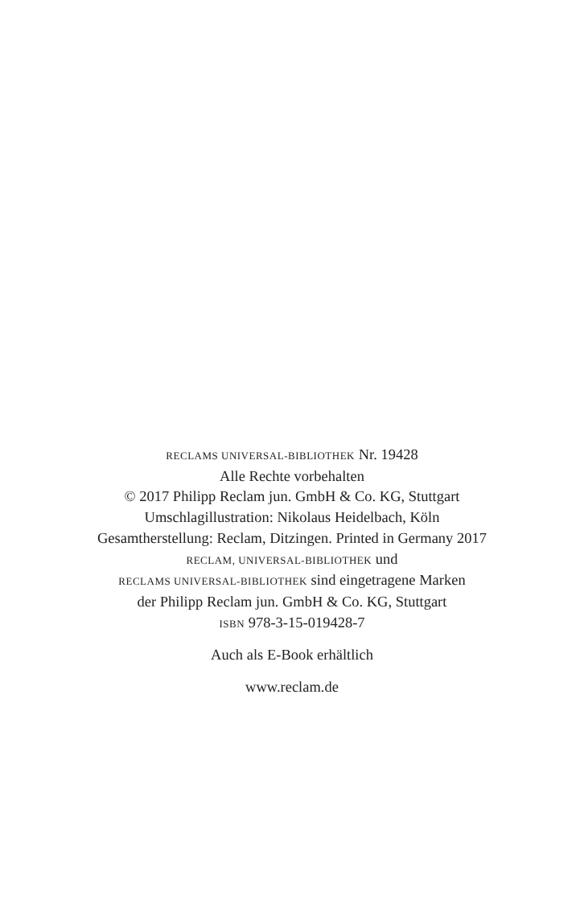RECLAMS UNIVERSAL-BIBLIOTHEK Nr. 19428
Alle Rechte vorbehalten
© 2017 Philipp Reclam jun. GmbH & Co. KG, Stuttgart
Umschlagillustration: Nikolaus Heidelbach, Köln
Gesamtherstellung: Reclam, Ditzingen. Printed in Germany 2017
RECLAM, UNIVERSAL-BIBLIOTHEK und
RECLAMS UNIVERSAL-BIBLIOTHEK sind eingetragene Marken
der Philipp Reclam jun. GmbH & Co. KG, Stuttgart
ISBN 978-3-15-019428-7
Auch als E-Book erhältlich
www.reclam.de